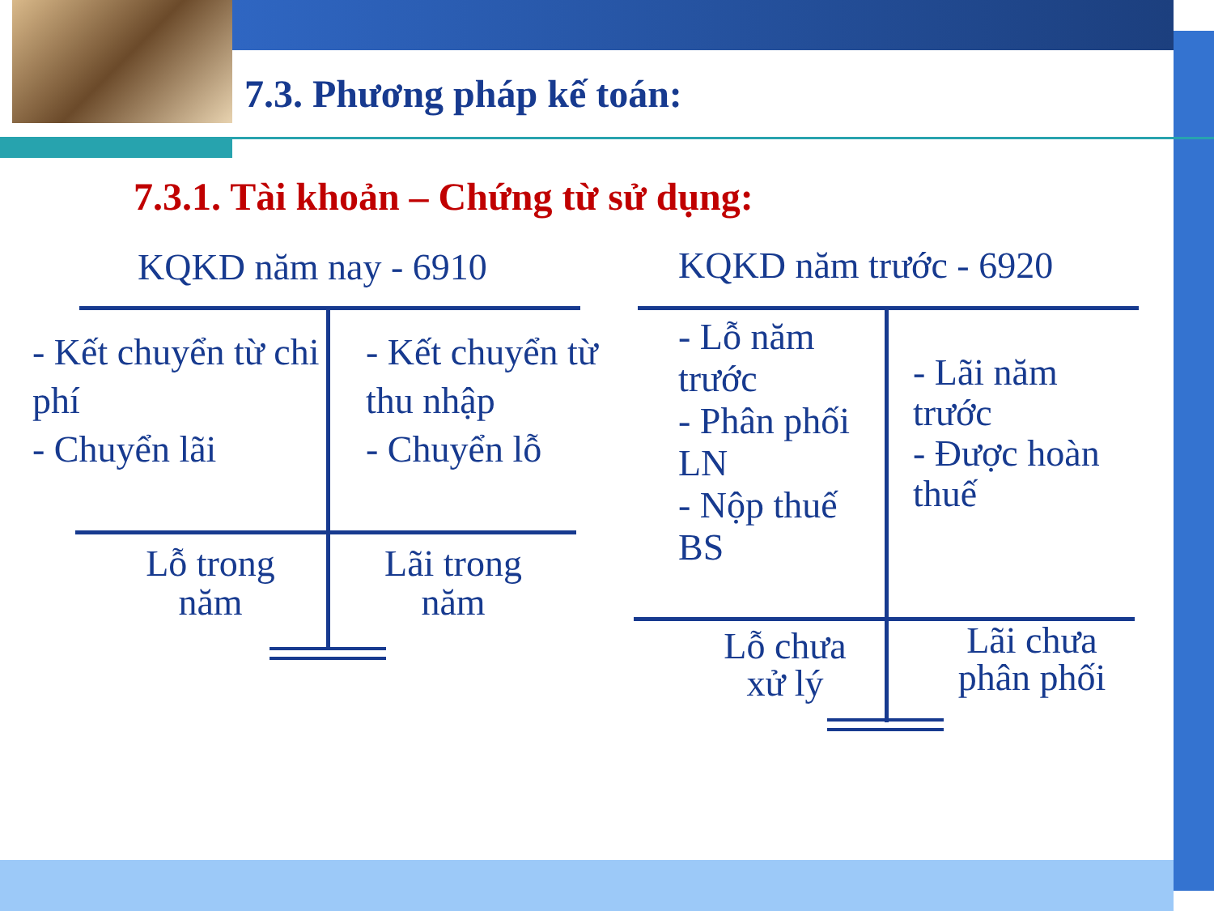7.3. Phương pháp kế toán:
7.3.1. Tài khoản – Chứng từ sử dụng:
KQKD năm nay - 6910
- Kết chuyển từ chi phí
- Chuyển lãi
- Kết chuyển từ thu nhập
- Chuyển lỗ
Lỗ trong năm
Lãi trong năm
KQKD năm trước - 6920
- Lỗ năm trước
- Phân phối LN
- Nộp thuế BS
- Lãi năm trước
- Được hoàn thuế
Lỗ chưa xử lý
Lãi chưa phân phối